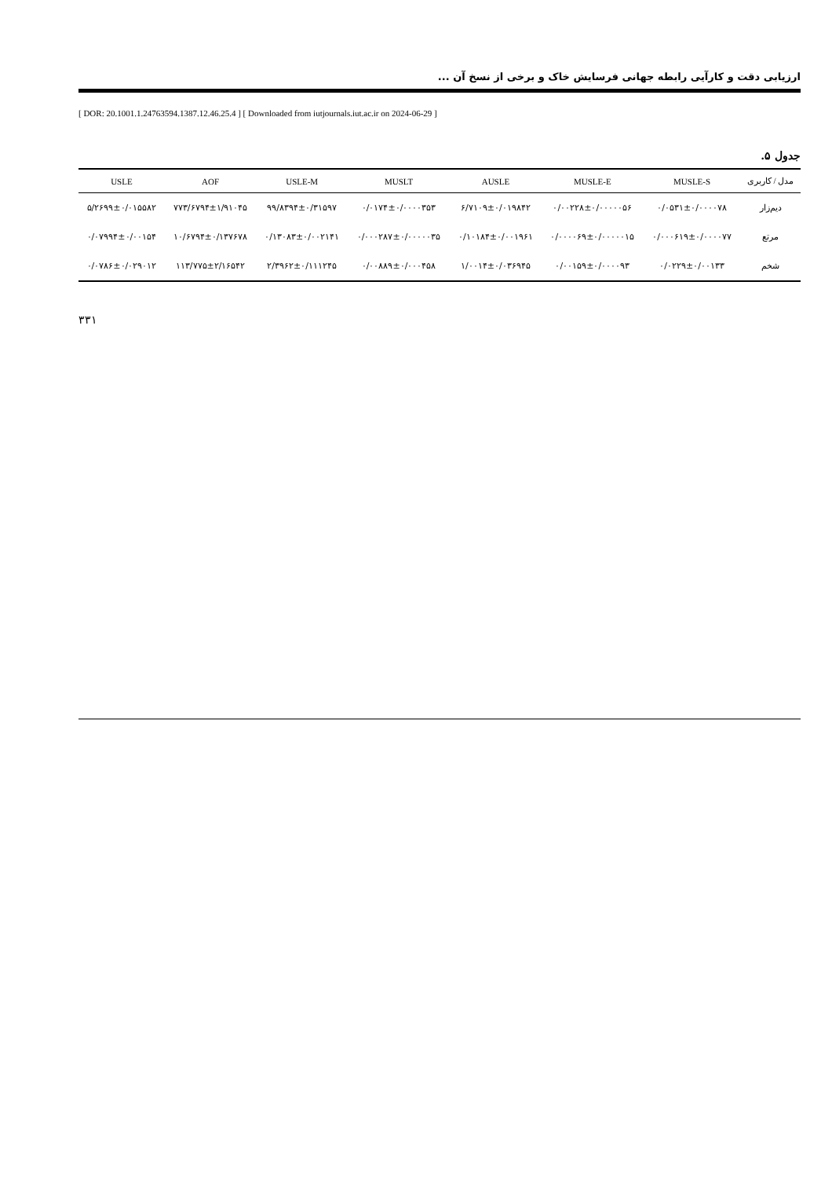ارزیابی دقت و کارآیی رابطه جهانی فرسایش خاک و برخی از نسخ آن ...
[ DOR: 20.1001.1.24763594.1387.12.46.25.4 ] [ Downloaded from iutjournals.iut.ac.ir on 2024-06-29 ]
جدول ۵.
| مدل / کاربری | MUSLE-S | MUSLE-E | AUSLE | MUSLT | USLE-M | AOF | USLE |
| --- | --- | --- | --- | --- | --- | --- | --- |
| دیم‌زار | ۰/۰۵۳۱±۰/۰۰۰۰۷۸ | ۰/۰۰۲۲۸±۰/۰۰۰۰۰۵۶ | ۶/۷۱۰۹±۰/۰۱۹۸۴۲ | ۰/۰۱۷۴±۰/۰۰۰۰۳۵۳ | ۹۹/۸۳۹۴±۰/۳۱۵۹۷ | ۷۷۳/۶۷۹۴±۱/۹۱۰۴۵ | ۵/۲۶۹۹±۰/۰۱۵۵۸۲ |
| مرتع | ۰/۰۰۰۶۱۹±۰/۰۰۰۰۷۷ | ۰/۰۰۰۰۶۹±۰/۰۰۰۰۰۱۵ | ۰/۱۰۱۸۴±۰/۰۰۱۹۶۱ | ۰/۰۰۰۲۸۷±۰/۰۰۰۰۰۳۵ | ۰/۱۳۰۸۳±۰/۰۰۲۱۴۱ | ۱۰/۶۷۹۴±۰/۱۳۷۶۷۸ | ۰/۰۷۹۹۴±۰/۰۰۱۵۴ |
| شخم | ۰/۰۲۲۹±۰/۰۰۱۳۳ | ۰/۰۰۱۵۹±۰/۰۰۰۰۹۳ | ۱/۰۰۱۴±۰/۰۳۶۹۴۵ | ۰/۰۰۸۸۹±۰/۰۰۰۴۵۸ | ۲/۳۹۶۲±۰/۱۱۱۲۴۵ | ۱۱۳/۷۷۵±۲/۱۶۵۴۲ | ۰/۰۷۸۶±۰/۰۲۹۰۱۲ |
۳۳۱